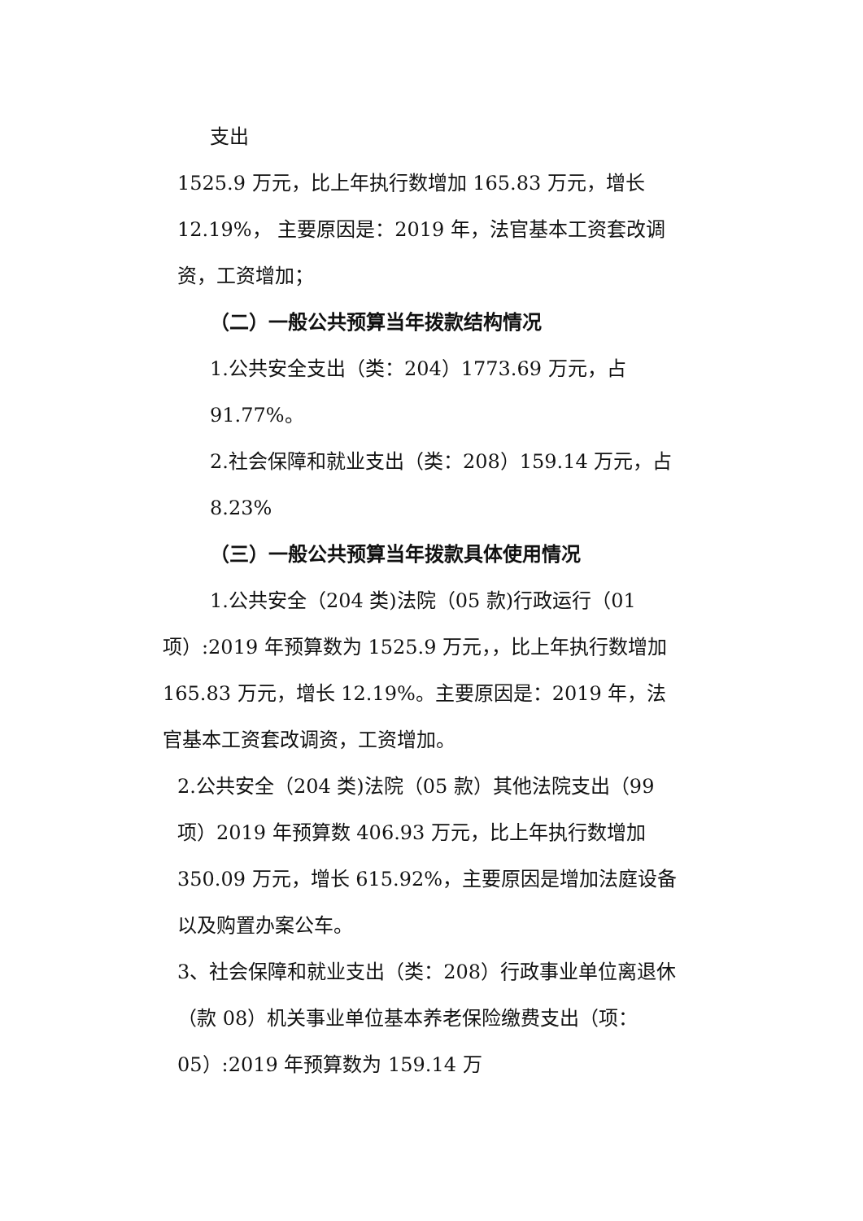支出
1525.9 万元，比上年执行数增加 165.83 万元，增长 12.19%， 主要原因是：2019 年，法官基本工资套改调资，工资增加；
（二）一般公共预算当年拨款结构情况
1.公共安全支出（类：204）1773.69 万元，占 91.77%。
2.社会保障和就业支出（类：208）159.14 万元，占 8.23%
（三）一般公共预算当年拨款具体使用情况
1.公共安全（204 类)法院（05 款)行政运行（01 项）:2019 年预算数为 1525.9 万元，，比上年执行数增加 165.83 万元，增长 12.19%。主要原因是：2019 年，法官基本工资套改调资，工资增加。
2.公共安全（204 类)法院（05 款）其他法院支出（99 项）2019 年预算数 406.93 万元，比上年执行数增加 350.09 万元，增长 615.92%，主要原因是增加法庭设备以及购置办案公车。
3、社会保障和就业支出（类：208）行政事业单位离退休（款 08）机关事业单位基本养老保险缴费支出（项：05）:2019 年预算数为 159.14 万